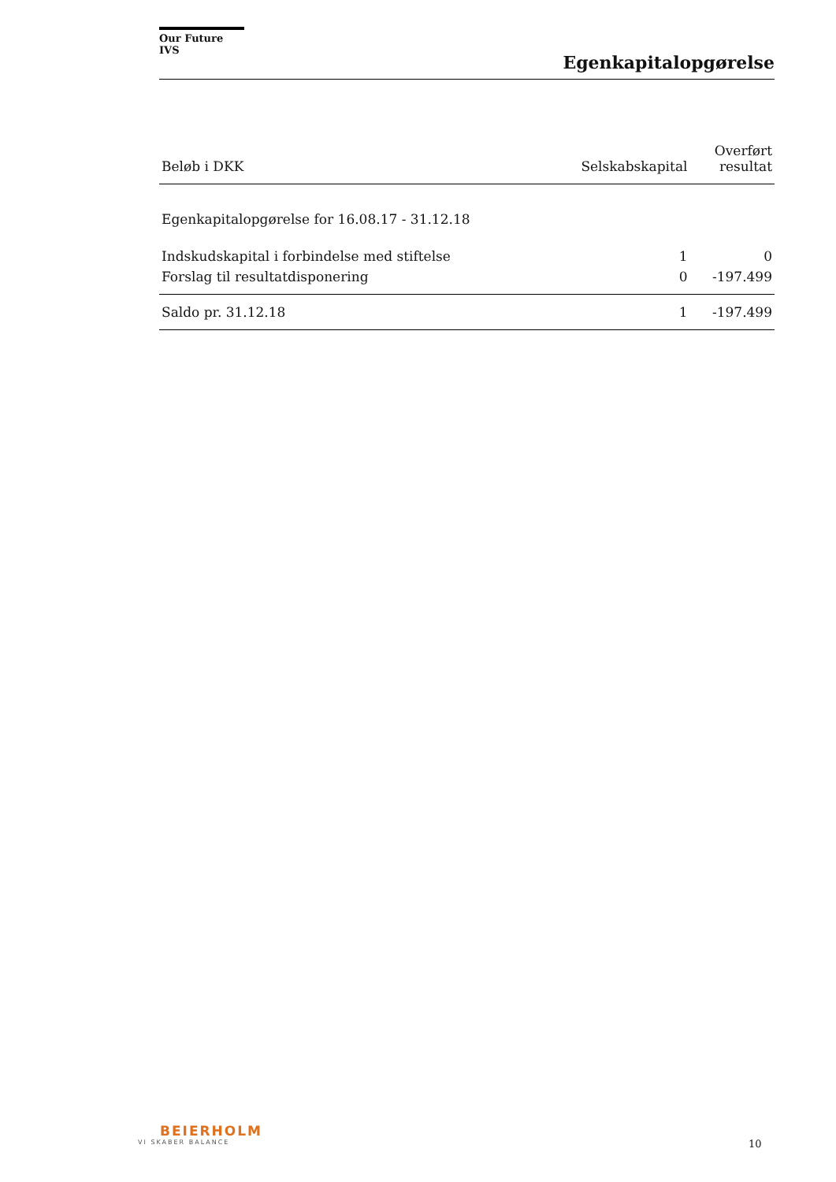Our Future IVS
Egenkapitalopgørelse
| Beløb i DKK | Selskabskapital | Overført resultat |
| --- | --- | --- |
| Egenkapitalopgørelse for 16.08.17 - 31.12.18 | | |
| Indskudskapital i forbindelse med stiftelse | 1 | 0 |
| Forslag til resultatdisponering | 0 | -197.499 |
| Saldo pr. 31.12.18 | 1 | -197.499 |
BEIERHOLM
VI SKABER BALANCE
10